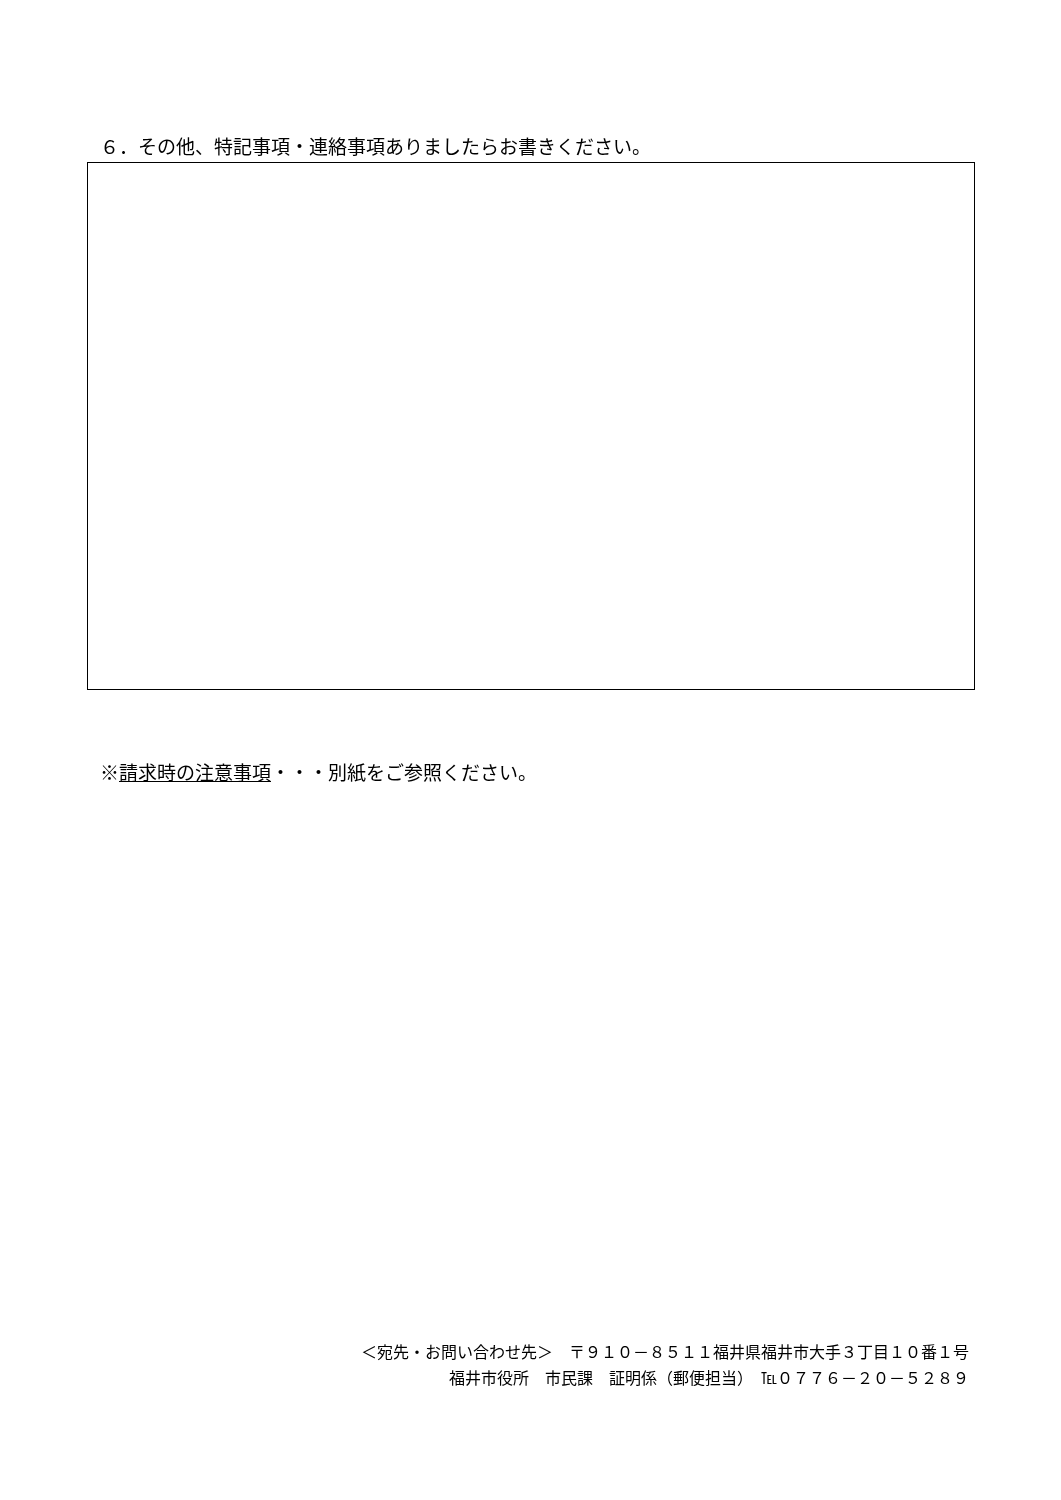６．その他、特記事項・連絡事項ありましたらお書きください。
※請求時の注意事項・・・別紙をご参照ください。
＜宛先・お問い合わせ先＞　〒９１０－８５１１福井県福井市大手３丁目１０番１号
福井市役所　市民課　証明係（郵便担当）　℡０７７６－２０－５２８９